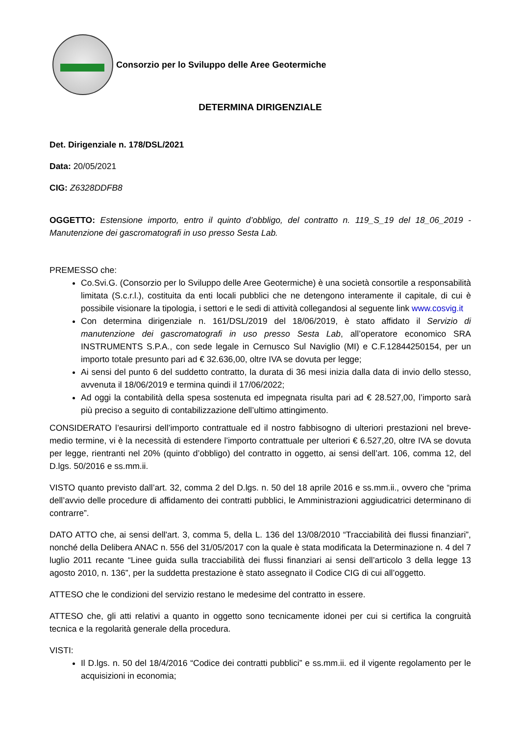Consorzio per lo Sviluppo delle Aree Geotermiche
DETERMINA DIRIGENZIALE
Det. Dirigenziale n. 178/DSL/2021
Data: 20/05/2021
CIG: Z6328DDFB8
OGGETTO: Estensione importo, entro il quinto d’obbligo, del contratto n. 119_S_19 del 18_06_2019 - Manutenzione dei gascromatografi in uso presso Sesta Lab.
PREMESSO che:
Co.Svi.G. (Consorzio per lo Sviluppo delle Aree Geotermiche) è una società consortile a responsabilità limitata (S.c.r.l.), costituita da enti locali pubblici che ne detengono interamente il capitale, di cui è possibile visionare la tipologia, i settori e le sedi di attività collegandosi al seguente link www.cosvig.it
Con determina dirigenziale n. 161/DSL/2019 del 18/06/2019, è stato affidato il Servizio di manutenzione dei gascromatografi in uso presso Sesta Lab, all’operatore economico SRA INSTRUMENTS S.P.A., con sede legale in Cernusco Sul Naviglio (MI) e C.F.12844250154, per un importo totale presunto pari ad € 32.636,00, oltre IVA se dovuta per legge;
Ai sensi del punto 6 del suddetto contratto, la durata di 36 mesi inizia dalla data di invio dello stesso, avvenuta il 18/06/2019 e termina quindi il 17/06/2022;
Ad oggi la contabilità della spesa sostenuta ed impegnata risulta pari ad € 28.527,00, l’importo sarà più preciso a seguito di contabilizzazione dell’ultimo attingimento.
CONSIDERATO l’esaurirsi dell’importo contrattuale ed il nostro fabbisogno di ulteriori prestazioni nel breve-medio termine, vi è la necessità di estendere l’importo contrattuale per ulteriori € 6.527,20, oltre IVA se dovuta per legge, rientranti nel 20% (quinto d’obbligo) del contratto in oggetto, ai sensi dell’art. 106, comma 12, del D.lgs. 50/2016 e ss.mm.ii.
VISTO quanto previsto dall’art. 32, comma 2 del D.lgs. n. 50 del 18 aprile 2016 e ss.mm.ii., ovvero che “prima dell’avvio delle procedure di affidamento dei contratti pubblici, le Amministrazioni aggiudicatrici determinano di contrarre”.
DATO ATTO che, ai sensi dell'art. 3, comma 5, della L. 136 del 13/08/2010 “Tracciabilità dei flussi finanziari”, nonché della Delibera ANAC n. 556 del 31/05/2017 con la quale è stata modificata la Determinazione n. 4 del 7 luglio 2011 recante “Linee guida sulla tracciabilità dei flussi finanziari ai sensi dell’articolo 3 della legge 13 agosto 2010, n. 136”, per la suddetta prestazione è stato assegnato il Codice CIG di cui all’oggetto.
ATTESO che le condizioni del servizio restano le medesime del contratto in essere.
ATTESO che, gli atti relativi a quanto in oggetto sono tecnicamente idonei per cui si certifica la congruità tecnica e la regolarità generale della procedura.
VISTI:
Il D.lgs. n. 50 del 18/4/2016 “Codice dei contratti pubblici” e ss.mm.ii. ed il vigente regolamento per le acquisizioni in economia;